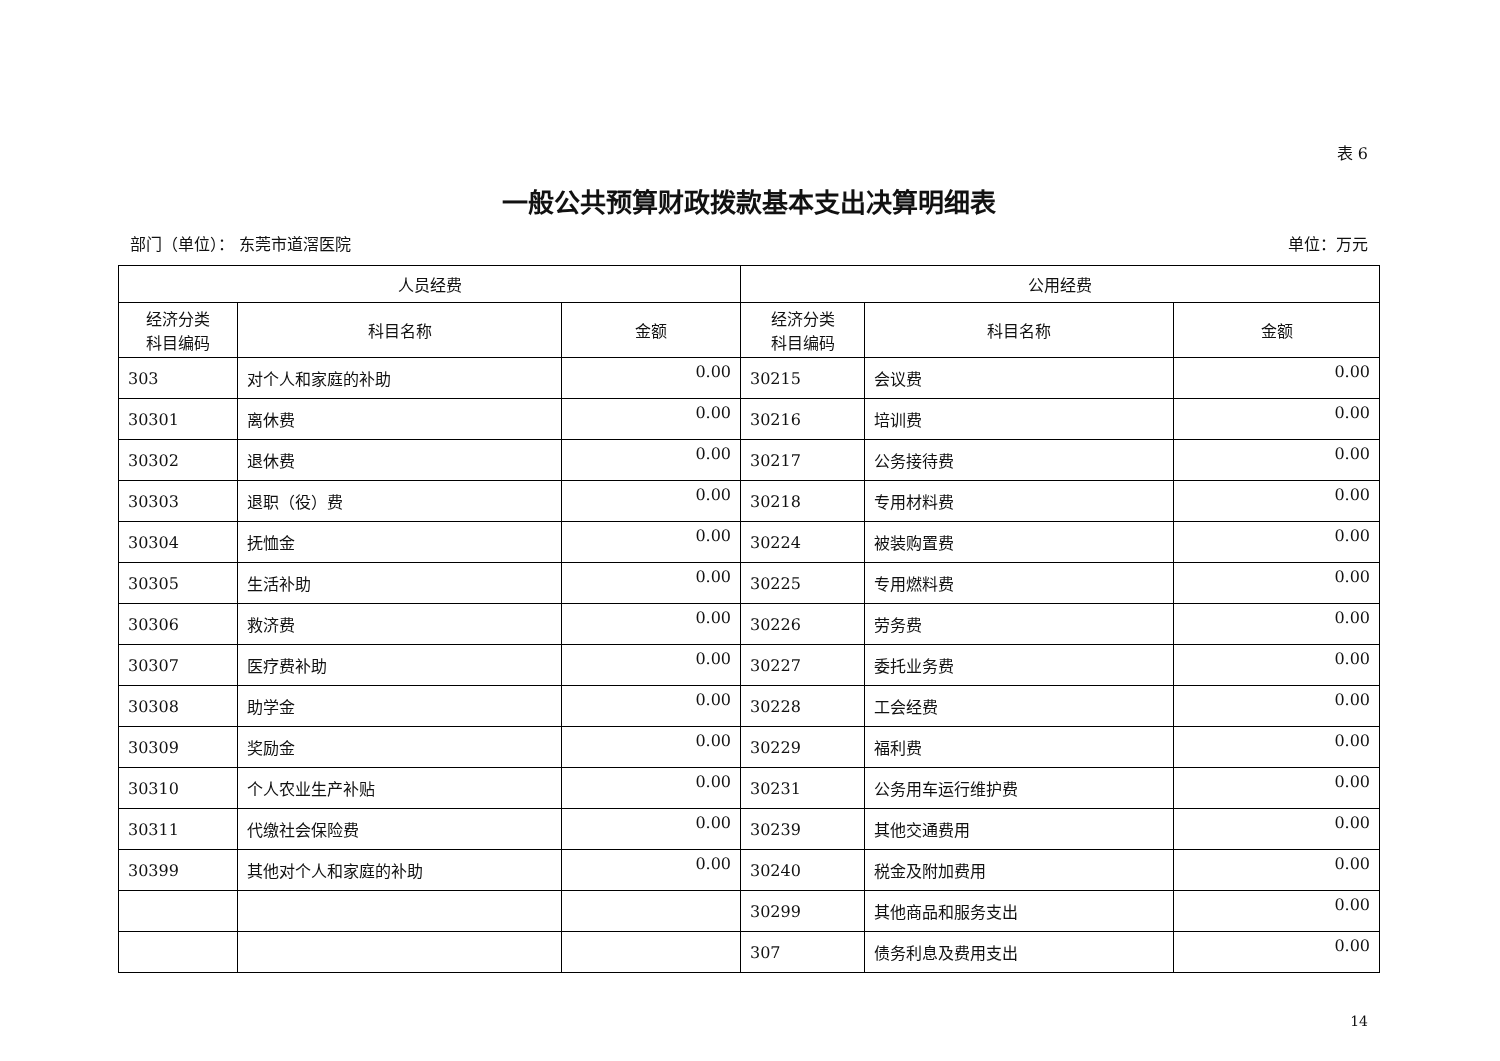表 6
一般公共预算财政拨款基本支出决算明细表
部门（单位）： 东莞市道滘医院 单位：万元
| 人员经费 | | | 公用经费 | | |
| --- | --- | --- | --- | --- | --- |
| 经济分类 科目编码 | 科目名称 | 金额 | 经济分类 科目编码 | 科目名称 | 金额 |
| 303 | 对个人和家庭的补助 | 0.00 | 30215 | 会议费 | 0.00 |
| 30301 | 离休费 | 0.00 | 30216 | 培训费 | 0.00 |
| 30302 | 退休费 | 0.00 | 30217 | 公务接待费 | 0.00 |
| 30303 | 退职（役）费 | 0.00 | 30218 | 专用材料费 | 0.00 |
| 30304 | 抚恤金 | 0.00 | 30224 | 被装购置费 | 0.00 |
| 30305 | 生活补助 | 0.00 | 30225 | 专用燃料费 | 0.00 |
| 30306 | 救济费 | 0.00 | 30226 | 劳务费 | 0.00 |
| 30307 | 医疗费补助 | 0.00 | 30227 | 委托业务费 | 0.00 |
| 30308 | 助学金 | 0.00 | 30228 | 工会经费 | 0.00 |
| 30309 | 奖励金 | 0.00 | 30229 | 福利费 | 0.00 |
| 30310 | 个人农业生产补贴 | 0.00 | 30231 | 公务用车运行维护费 | 0.00 |
| 30311 | 代缴社会保险费 | 0.00 | 30239 | 其他交通费用 | 0.00 |
| 30399 | 其他对个人和家庭的补助 | 0.00 | 30240 | 税金及附加费用 | 0.00 |
| | | | 30299 | 其他商品和服务支出 | 0.00 |
| | | | 307 | 债务利息及费用支出 | 0.00 |
14